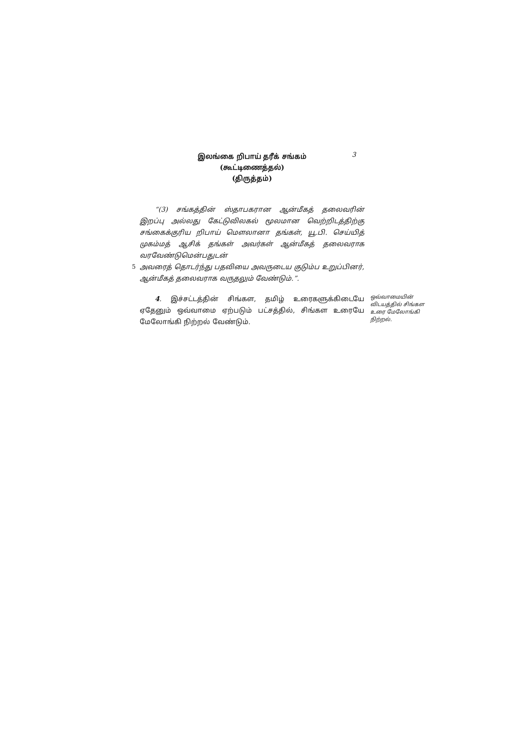இலங்கை றிபாய் தரீக் சங்கம் (கூட்டிணைத்தல்)
(திருத்தம்)
3
“(3) சங்கத்தின் ஸ்தாபகரான ஆன்மீகத் தலைவரின் இறப்பு அல்லது கேட்டுவிலகல் மூலமான வெற்றிடத்திற்கு சங்கைக்குரிய றிபாய் மௌலானா தங்கள், யூ.பி. செய்யித் முகம்மத் ஆசிக் தங்கள் அவர்கள் ஆன்மீகத் தலைவராக வரவேண்டுமென்பதுடன்
5 அவரைத் தொடர்ந்து பதவியை அவருடைய குடும்ப உறுப்பினர், ஆன்மீகத் தலைவராக வருதலும் வேண்டும்.”.
4. இச்சட்டத்தின் சிங்கள, தமிழ் உரைகளுக்கிடையே ஏதேனும் ஒவ்வாமை ஏற்படும் பட்சத்தில், சிங்கள உரையே மேலோங்கி நிற்றல் வேண்டும்.
ஒவ்வாமையின் விடயத்தில் சிங்கள உரை மேலோங்கி நிற்றல்.